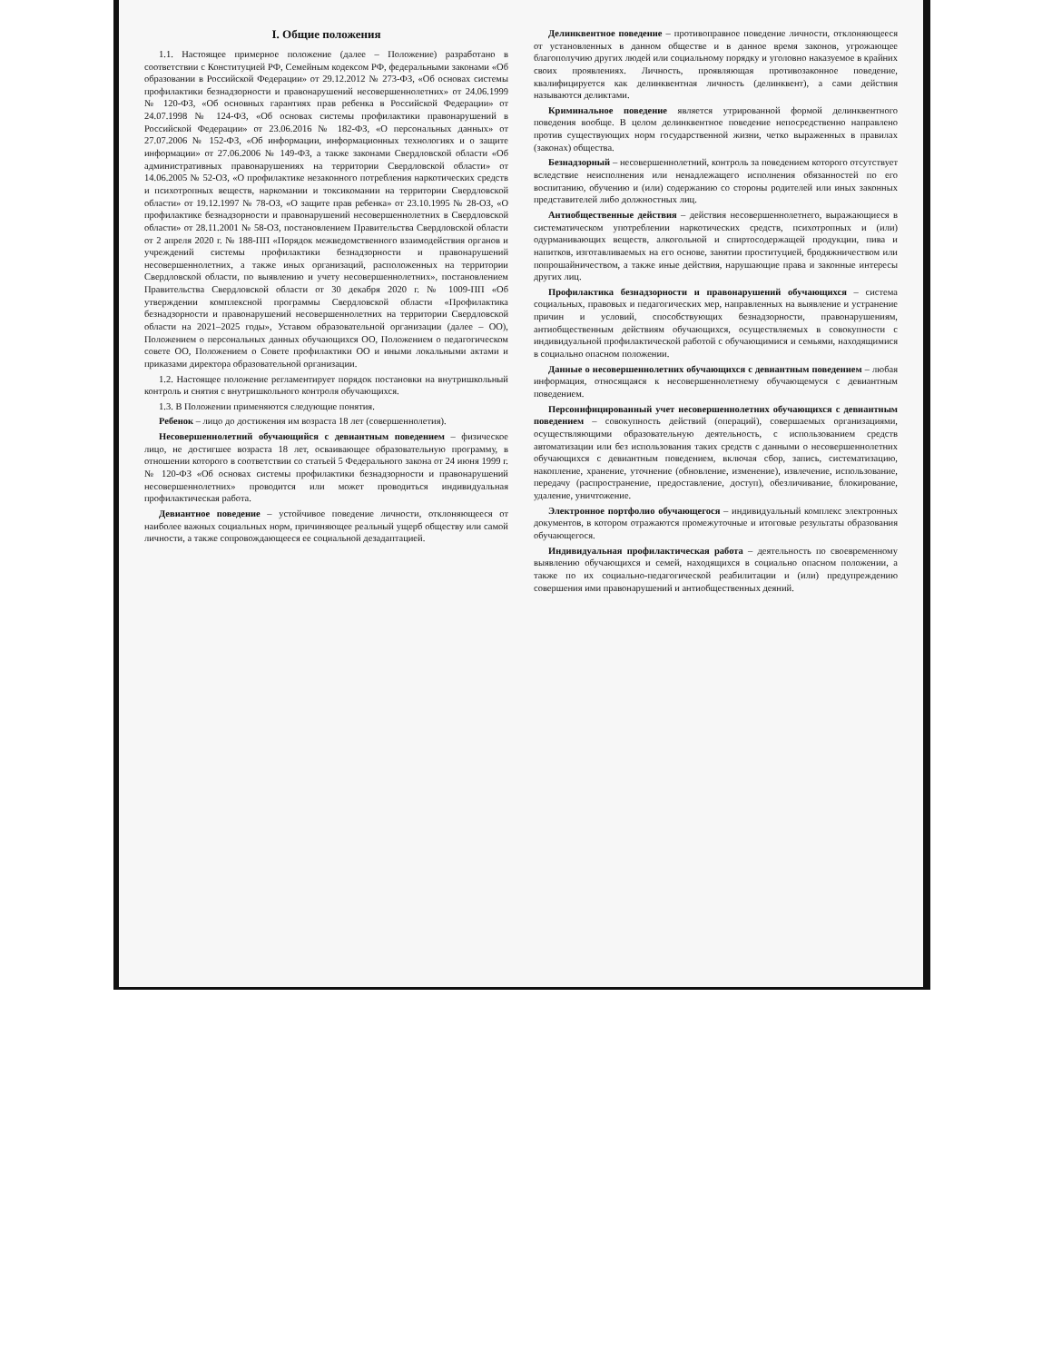I. Общие положения
1.1. Настоящее примерное положение (далее – Положение) разработано в соответствии с Конституцией РФ, Семейным кодексом РФ, федеральными законами «Об образовании в Российской Федерации» от 29.12.2012 № 273-ФЗ, «Об основах системы профилактики безнадзорности и правонарушений несовершеннолетних» от 24.06.1999 № 120-ФЗ, «Об основных гарантиях прав ребенка в Российской Федерации» от 24.07.1998 № 124-ФЗ, «Об основах системы профилактики правонарушений в Российской Федерации» от 23.06.2016 № 182-ФЗ, «О персональных данных» от 27.07.2006 № 152-ФЗ, «Об информации, информационных технологиях и о защите информации» от 27.06.2006 № 149-ФЗ, а также законами Свердловской области «Об административных правонарушениях на территории Свердловской области» от 14.06.2005 № 52-ОЗ, «О профилактике незаконного потребления наркотических средств и психотропных веществ, наркомании и токсикомании на территории Свердловской области» от 19.12.1997 № 78-ОЗ, «О защите прав ребенка» от 23.10.1995 № 28-ОЗ, «О профилактике безнадзорности и правонарушений несовершеннолетних в Свердловской области» от 28.11.2001 № 58-ОЗ, постановлением Правительства Свердловской области от 2 апреля 2020 г. № 188-ПП «Порядок межведомственного взаимодействия органов и учреждений системы профилактики безнадзорности и правонарушений несовершеннолетних, а также иных организаций, расположенных на территории Свердловской области, по выявлению и учету несовершеннолетних», постановлением Правительства Свердловской области от 30 декабря 2020 г. № 1009-ПП «Об утверждении комплексной программы Свердловской области «Профилактика безнадзорности и правонарушений несовершеннолетних на территории Свердловской области на 2021–2025 годы», Уставом образовательной организации (далее – ОО), Положением о персональных данных обучающихся ОО, Положением о педагогическом совете ОО, Положением о Совете профилактики ОО и иными локальными актами и приказами директора образовательной организации.
1.2. Настоящее положение регламентирует порядок постановки на внутришкольный контроль и снятия с внутришкольного контроля обучающихся.
1.3. В Положении применяются следующие понятия.
Ребенок – лицо до достижения им возраста 18 лет (совершеннолетия).
Несовершеннолетний обучающийся с девиантным поведением – физическое лицо, не достигшее возраста 18 лет, осваивающее образовательную программу, в отношении которого в соответствии со статьей 5 Федерального закона от 24 июня 1999 г. № 120-ФЗ «Об основах системы профилактики безнадзорности и правонарушений несовершеннолетних» проводится или может проводиться индивидуальная профилактическая работа.
Девиантное поведение – устойчивое поведение личности, отклоняющееся от наиболее важных социальных норм, причиняющее реальный ущерб обществу или самой личности, а также сопровождающееся ее социальной дезадаптацией.
Делинквентное поведение – противоправное поведение личности, отклоняющееся от установленных в данном обществе и в данное время законов, угрожающее благополучию других людей или социальному порядку и уголовно наказуемое в крайних своих проявлениях. Личность, проявляющая противозаконное поведение, квалифицируется как делинквентная личность (делинквент), а сами действия называются деликтами.
Криминальное поведение является утрированной формой делинквентного поведения вообще. В целом делинквентное поведение непосредственно направлено против существующих норм государственной жизни, четко выраженных в правилах (законах) общества.
Безнадзорный – несовершеннолетний, контроль за поведением которого отсутствует вследствие неисполнения или ненадлежащего исполнения обязанностей по его воспитанию, обучению и (или) содержанию со стороны родителей или иных законных представителей либо должностных лиц.
Антиобщественные действия – действия несовершеннолетнего, выражающиеся в систематическом употреблении наркотических средств, психотропных и (или) одурманивающих веществ, алкогольной и спиртосодержащей продукции, пива и напитков, изготавливаемых на его основе, занятии проституцией, бродяжничеством или попрошайничеством, а также иные действия, нарушающие права и законные интересы других лиц.
Профилактика безнадзорности и правонарушений обучающихся – система социальных, правовых и педагогических мер, направленных на выявление и устранение причин и условий, способствующих безнадзорности, правонарушениям, антиобщественным действиям обучающихся, осуществляемых в совокупности с индивидуальной профилактической работой с обучающимися и семьями, находящимися в социально опасном положении.
Данные о несовершеннолетних обучающихся с девиантным поведением – любая информация, относящаяся к несовершеннолетнему обучающемуся с девиантным поведением.
Персонифицированный учет несовершеннолетних обучающихся с девиантным поведением – совокупность действий (операций), совершаемых организациями, осуществляющими образовательную деятельность, с использованием средств автоматизации или без использования таких средств с данными о несовершеннолетних обучающихся с девиантным поведением, включая сбор, запись, систематизацию, накопление, хранение, уточнение (обновление, изменение), извлечение, использование, передачу (распространение, предоставление, доступ), обезличивание, блокирование, удаление, уничтожение.
Электронное портфолио обучающегося – индивидуальный комплекс электронных документов, в котором отражаются промежуточные и итоговые результаты образования обучающегося.
Индивидуальная профилактическая работа – деятельность по своевременному выявлению обучающихся и семей, находящихся в социально опасном положении, а также по их социально-педагогической реабилитации и (или) предупреждению совершения ими правонарушений и антиобщественных деяний.